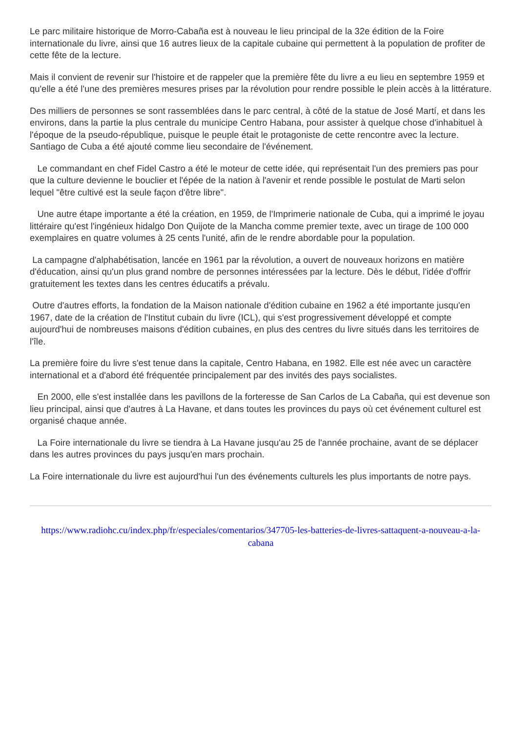Le parc militaire historique de Morro-Cabaña est à nouveau le lieu principal de la 32e édition de la Foire internationale du livre, ainsi que 16 autres lieux de la capitale cubaine qui permettent à la population de profiter de cette fête de la lecture.
Mais il convient de revenir sur l'histoire et de rappeler que la première fête du livre a eu lieu en septembre 1959 et qu'elle a été l'une des premières mesures prises par la révolution pour rendre possible le plein accès à la littérature.
Des milliers de personnes se sont rassemblées dans le parc central, à côté de la statue de José Martí, et dans les environs, dans la partie la plus centrale du municipe Centro Habana, pour assister à quelque chose d'inhabituel à l'époque de la pseudo-république, puisque le peuple était le protagoniste de cette rencontre avec la lecture. Santiago de Cuba a été ajouté comme lieu secondaire de l'événement.
Le commandant en chef Fidel Castro a été le moteur de cette idée, qui représentait l'un des premiers pas pour que la culture devienne le bouclier et l'épée de la nation à l'avenir et rende possible le postulat de Marti selon lequel "être cultivé est la seule façon d'être libre".
Une autre étape importante a été la création, en 1959, de l'Imprimerie nationale de Cuba, qui a imprimé le joyau littéraire qu'est l'ingénieux hidalgo Don Quijote de la Mancha comme premier texte, avec un tirage de 100 000 exemplaires en quatre volumes à 25 cents l'unité, afin de le rendre abordable pour la population.
La campagne d'alphabétisation, lancée en 1961 par la révolution, a ouvert de nouveaux horizons en matière d'éducation, ainsi qu'un plus grand nombre de personnes intéressées par la lecture. Dès le début, l'idée d'offrir gratuitement les textes dans les centres éducatifs a prévalu.
Outre d'autres efforts, la fondation de la Maison nationale d'édition cubaine en 1962 a été importante jusqu'en 1967, date de la création de l'Institut cubain du livre (ICL), qui s'est progressivement développé et compte aujourd'hui de nombreuses maisons d'édition cubaines, en plus des centres du livre situés dans les territoires de l'île.
La première foire du livre s'est tenue dans la capitale, Centro Habana, en 1982. Elle est née avec un caractère international et a d'abord été fréquentée principalement par des invités des pays socialistes.
En 2000, elle s'est installée dans les pavillons de la forteresse de San Carlos de La Cabaña, qui est devenue son lieu principal, ainsi que d'autres à La Havane, et dans toutes les provinces du pays où cet événement culturel est organisé chaque année.
La Foire internationale du livre se tiendra à La Havane jusqu'au 25 de l'année prochaine, avant de se déplacer dans les autres provinces du pays jusqu'en mars prochain.
La Foire internationale du livre est aujourd'hui l'un des événements culturels les plus importants de notre pays.
https://www.radiohc.cu/index.php/fr/especiales/comentarios/347705-les-batteries-de-livres-sattaquent-a-nouveau-a-la-cabana